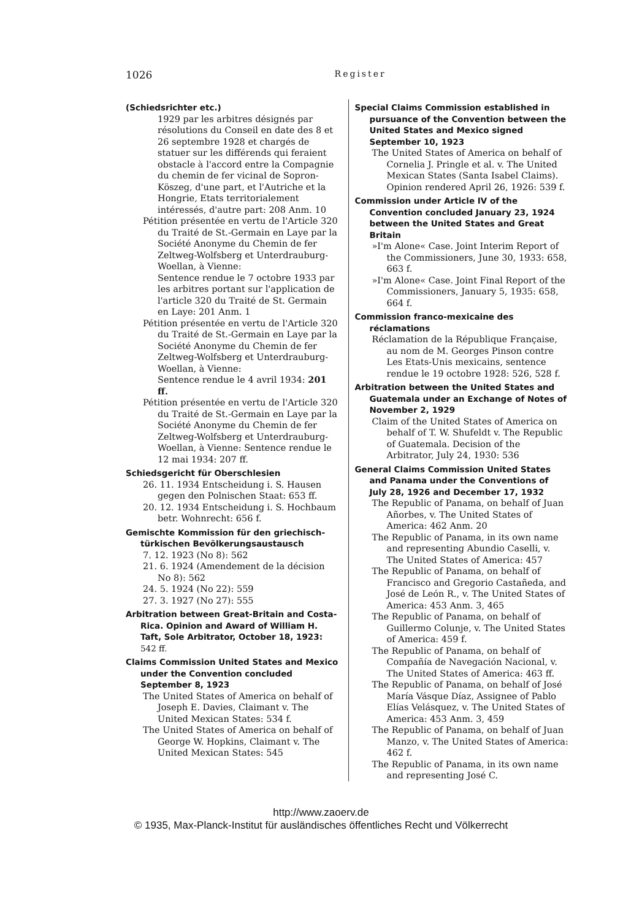1026 Register
(Schiedsrichter etc.)
1929 par les arbitres désignés par résolutions du Conseil en date des 8 et 26 septembre 1928 et chargés de statuer sur les différends qui feraient obstacle à l'accord entre la Compagnie du chemin de fer vicinal de Sopron-Köszeg, d'une part, et l'Autriche et la Hongrie, Etats territorialement intéressés, d'autre part: 208 Anm. 10
Pétition présentée en vertu de l'Article 320 du Traité de St.-Germain en Laye par la Société Anonyme du Chemin de fer Zeltweg-Wolfsberg et Unterdrauburg-Woellan, à Vienne:
Sentence rendue le 7 octobre 1933 par les arbitres portant sur l'application de l'article 320 du Traité de St. Germain en Laye: 201 Anm. 1
Pétition présentée en vertu de l'Article 320 du Traité de St.-Germain en Laye par la Société Anonyme du Chemin de fer Zeltweg-Wolfsberg et Unterdrauburg-Woellan, à Vienne:
Sentence rendue le 4 avril 1934: 201 ff.
Pétition présentée en vertu de l'Article 320 du Traité de St.-Germain en Laye par la Société Anonyme du Chemin de fer Zeltweg-Wolfsberg et Unterdrauburg-Woellan, à Vienne: Sentence rendue le 12 mai 1934: 207 ff.
Schiedsgericht für Oberschlesien
26. 11. 1934 Entscheidung i. S. Hausen gegen den Polnischen Staat: 653 ff.
20. 12. 1934 Entscheidung i. S. Hochbaum betr. Wohnrecht: 656 f.
Gemischte Kommission für den griechisch-türkischen Bevölkerungsaustausch
7. 12. 1923 (No 8): 562
21. 6. 1924 (Amendement de la décision No 8): 562
24. 5. 1924 (No 22): 559
27. 3. 1927 (No 27): 555
Arbitration between Great-Britain and Costa-Rica. Opinion and Award of William H. Taft, Sole Arbitrator, October 18, 1923: 542 ff.
Claims Commission United States and Mexico under the Convention concluded September 8, 1923
The United States of America on behalf of Joseph E. Davies, Claimant v. The United Mexican States: 534 f.
The United States of America on behalf of George W. Hopkins, Claimant v. The United Mexican States: 545
Special Claims Commission established in pursuance of the Convention between the United States and Mexico signed September 10, 1923
The United States of America on behalf of Cornelia J. Pringle et al. v. The United Mexican States (Santa Isabel Claims). Opinion rendered April 26, 1926: 539 f.
Commission under Article IV of the Convention concluded January 23, 1924 between the United States and Great Britain
»I'm Alone« Case. Joint Interim Report of the Commissioners, June 30, 1933: 658, 663 f.
»I'm Alone« Case. Joint Final Report of the Commissioners, January 5, 1935: 658, 664 f.
Commission franco-mexicaine des réclamations
Réclamation de la République Française, au nom de M. Georges Pinson contre Les Etats-Unis mexicains, sentence rendue le 19 octobre 1928: 526, 528 f.
Arbitration between the United States and Guatemala under an Exchange of Notes of November 2, 1929
Claim of the United States of America on behalf of T. W. Shufeldt v. The Republic of Guatemala. Decision of the Arbitrator, July 24, 1930: 536
General Claims Commission United States and Panama under the Conventions of July 28, 1926 and December 17, 1932
The Republic of Panama, on behalf of Juan Añorbes, v. The United States of America: 462 Anm. 20
The Republic of Panama, in its own name and representing Abundio Caselli, v. The United States of America: 457
The Republic of Panama, on behalf of Francisco and Gregorio Castañeda, and José de León R., v. The United States of America: 453 Anm. 3, 465
The Republic of Panama, on behalf of Guillermo Colunje, v. The United States of America: 459 f.
The Republic of Panama, on behalf of Compañía de Navegación Nacional, v. The United States of America: 463 ff.
The Republic of Panama, on behalf of José María Vásque Díaz, Assignee of Pablo Elías Velásquez, v. The United States of America: 453 Anm. 3, 459
The Republic of Panama, on behalf of Juan Manzo, v. The United States of America: 462 f.
The Republic of Panama, in its own name and representing José C.
http://www.zaoerv.de
© 1935, Max-Planck-Institut für ausländisches öffentliches Recht und Völkerrecht